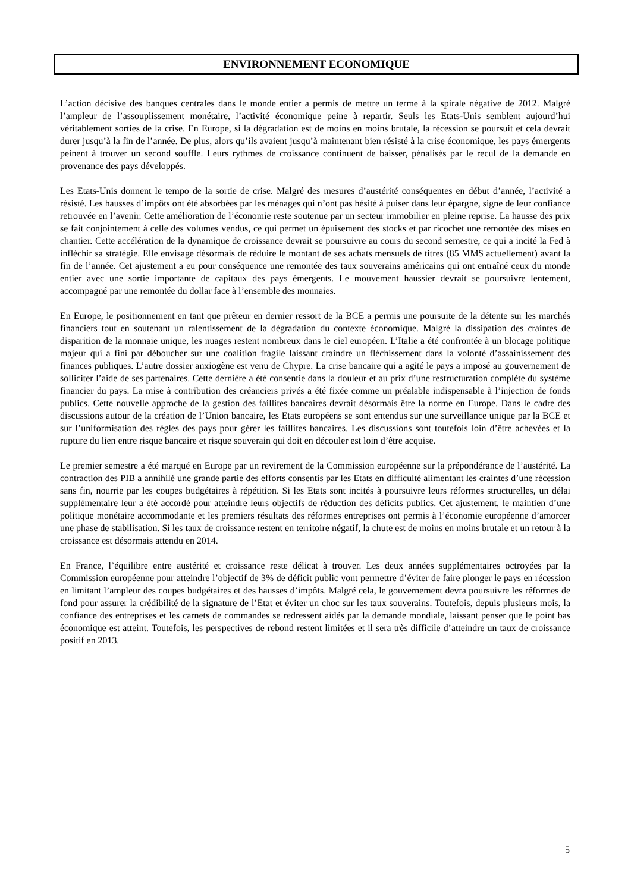ENVIRONNEMENT ECONOMIQUE
L’action décisive des banques centrales dans le monde entier a permis de mettre un terme à la spirale négative de 2012. Malgré l’ampleur de l’assouplissement monétaire, l’activité économique peine à repartir. Seuls les Etats-Unis semblent aujourd’hui véritablement sorties de la crise. En Europe, si la dégradation est de moins en moins brutale, la récession se poursuit et cela devrait durer jusqu’à la fin de l’année. De plus, alors qu’ils avaient jusqu’à maintenant bien résisté à la crise économique, les pays émergents peinent à trouver un second souffle. Leurs rythmes de croissance continuent de baisser, pénalisés par le recul de la demande en provenance des pays développés.
Les Etats-Unis donnent le tempo de la sortie de crise. Malgré des mesures d’austérité conséquentes en début d’année, l’activité a résisté. Les hausses d’impôts ont été absorbées par les ménages qui n’ont pas hésité à puiser dans leur épargne, signe de leur confiance retrouvée en l’avenir. Cette amélioration de l’économie reste soutenue par un secteur immobilier en pleine reprise. La hausse des prix se fait conjointement à celle des volumes vendus, ce qui permet un épuisement des stocks et par ricochet une remontée des mises en chantier. Cette accélération de la dynamique de croissance devrait se poursuivre au cours du second semestre, ce qui a incité la Fed à infléchir sa stratégie. Elle envisage désormais de réduire le montant de ses achats mensuels de titres (85 MM$ actuellement) avant la fin de l’année. Cet ajustement a eu pour conséquence une remontée des taux souverains américains qui ont entraîné ceux du monde entier avec une sortie importante de capitaux des pays émergents. Le mouvement haussier devrait se poursuivre lentement, accompagné par une remontée du dollar face à l’ensemble des monnaies.
En Europe, le positionnement en tant que prêteur en dernier ressort de la BCE a permis une poursuite de la détente sur les marchés financiers tout en soutenant un ralentissement de la dégradation du contexte économique. Malgré la dissipation des craintes de disparition de la monnaie unique, les nuages restent nombreux dans le ciel européen. L’Italie a été confrontée à un blocage politique majeur qui a fini par déboucher sur une coalition fragile laissant craindre un fléchissement dans la volonté d’assainissement des finances publiques. L’autre dossier anxiogène est venu de Chypre. La crise bancaire qui a agité le pays a imposé au gouvernement de solliciter l’aide de ses partenaires. Cette dernière a été consentie dans la douleur et au prix d’une restructuration complète du système financier du pays. La mise à contribution des créanciers privés a été fixée comme un préalable indispensable à l’injection de fonds publics. Cette nouvelle approche de la gestion des faillites bancaires devrait désormais être la norme en Europe. Dans le cadre des discussions autour de la création de l’Union bancaire, les Etats européens se sont entendus sur une surveillance unique par la BCE et sur l’uniformisation des règles des pays pour gérer les faillites bancaires. Les discussions sont toutefois loin d’être achevées et la rupture du lien entre risque bancaire et risque souverain qui doit en découler est loin d’être acquise.
Le premier semestre a été marqué en Europe par un revirement de la Commission européenne sur la prépondérance de l’austérité. La contraction des PIB a annihilé une grande partie des efforts consentis par les Etats en difficulté alimentant les craintes d’une récession sans fin, nourrie par les coupes budgétaires à répétition. Si les Etats sont incités à poursuivre leurs réformes structurelles, un délai supplémentaire leur a été accordé pour atteindre leurs objectifs de réduction des déficits publics. Cet ajustement, le maintien d’une politique monétaire accommodante et les premiers résultats des réformes entreprises ont permis à l’économie européenne d’amorcer une phase de stabilisation. Si les taux de croissance restent en territoire négatif, la chute est de moins en moins brutale et un retour à la croissance est désormais attendu en 2014.
En France, l’équilibre entre austérité et croissance reste délicat à trouver. Les deux années supplémentaires octroyées par la Commission européenne pour atteindre l’objectif de 3% de déficit public vont permettre d’éviter de faire plonger le pays en récession en limitant l’ampleur des coupes budgétaires et des hausses d’impôts. Malgré cela, le gouvernement devra poursuivre les réformes de fond pour assurer la crédibilité de la signature de l’Etat et éviter un choc sur les taux souverains. Toutefois, depuis plusieurs mois, la confiance des entreprises et les carnets de commandes se redressent aidés par la demande mondiale, laissant penser que le point bas économique est atteint. Toutefois, les perspectives de rebond restent limitées et il sera très difficile d’atteindre un taux de croissance positif en 2013.
5